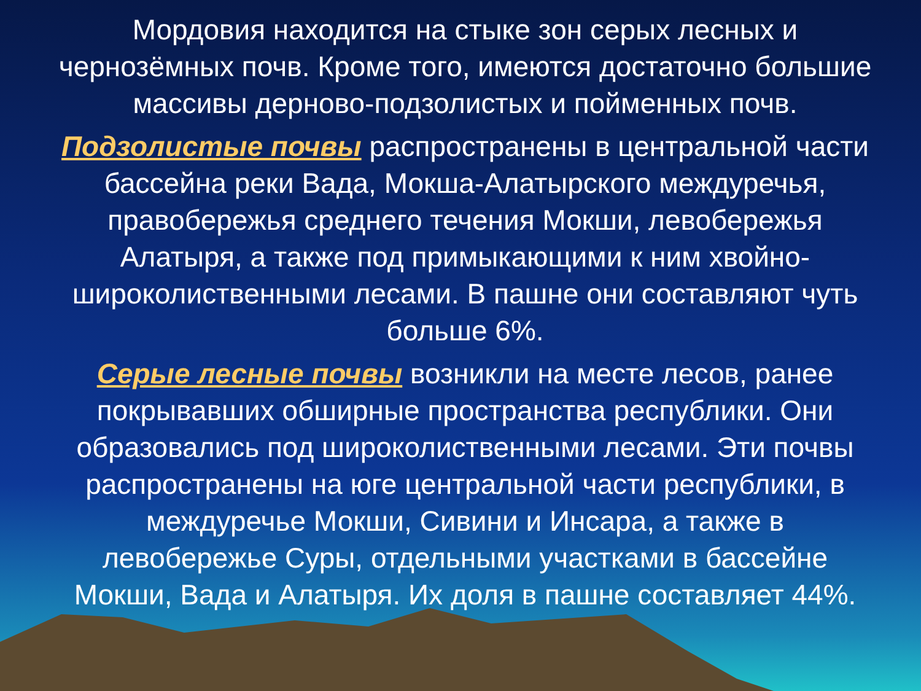Мордовия находится на стыке зон серых лесных и чернозёмных почв. Кроме того, имеются достаточно большие массивы дерново-подзолистых и пойменных почв.
Подзолистые почвы распространены в центральной части бассейна реки Вада, Мокша-Алатырского междуречья, правобережья среднего течения Мокши, левобережья Алатыря, а также под примыкающими к ним хвойно-широколиственными лесами. В пашне они составляют чуть больше 6%.
Серые лесные почвы возникли на месте лесов, ранее покрывавших обширные пространства республики. Они образовались под широколиственными лесами. Эти почвы распространены на юге центральной части республики, в междуречье Мокши, Сивини и Инсара, а также в левобережье Суры, отдельными участками в бассейне Мокши, Вада и Алатыря. Их доля в пашне составляет 44%.